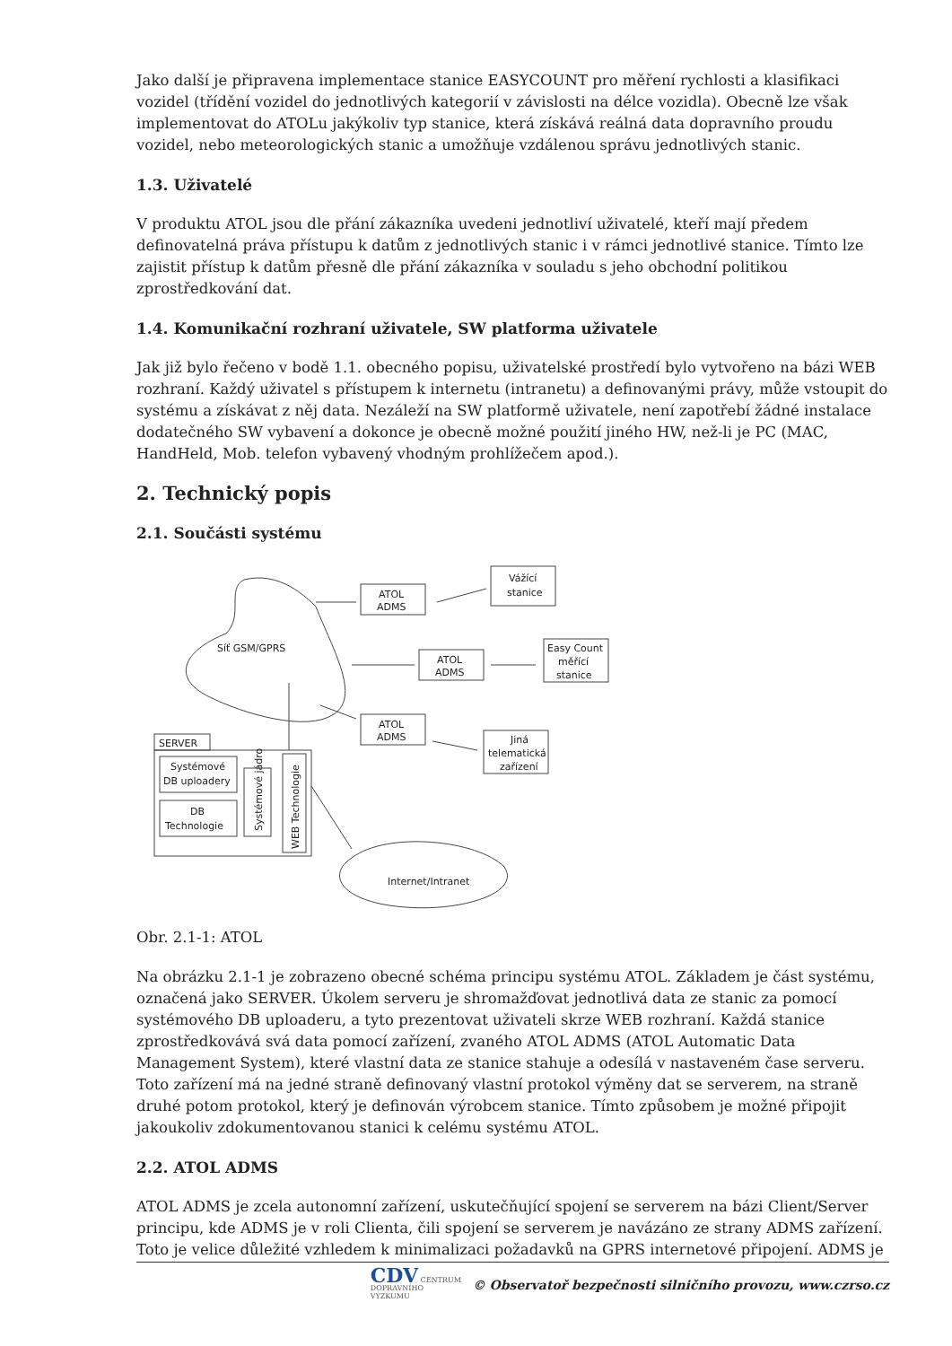Jako další je připravena implementace stanice EASYCOUNT pro měření rychlosti a klasifikaci vozidel (třídění vozidel do jednotlivých kategorií v závislosti na délce vozidla). Obecně lze však implementovat do ATOLu jakýkoliv typ stanice, která získává reálná data dopravního proudu vozidel, nebo meteorologických stanic a umožňuje vzdálenou správu jednotlivých stanic.
1.3. Uživatelé
V produktu ATOL jsou dle přání zákazníka uvedeni jednotliví uživatelé, kteří mají předem definovatelná práva přístupu k datům z jednotlivých stanic i v rámci jednotlivé stanice. Tímto lze zajistit přístup k datům přesně dle přání zákazníka v souladu s jeho obchodní politikou zprostředkování dat.
1.4. Komunikační rozhraní uživatele, SW platforma uživatele
Jak již bylo řečeno v bodě 1.1. obecného popisu, uživatelské prostředí bylo vytvořeno na bázi WEB rozhraní. Každý uživatel s přístupem k internetu (intranetu) a definovanými právy, může vstoupit do systému a získávat z něj data. Nezáleží na SW platformě uživatele, není zapotřebí žádné instalace dodatečného SW vybavení a dokonce je obecně možné použití jiného HW, než-li je PC (MAC, HandHeld, Mob. telefon vybavený vhodným prohlížečem apod.).
2. Technický popis
2.1. Součásti systému
Síť GSM/GPRS
ATOL
ADMS
Vážící
stanice
ATOL
ADMS
Easy Count
měřící
stanice
ATOL
ADMS
Jiná
telematická
zařízení
SERVER
Systémové
DB uploadery
DB
Technologie
Systémové jádro
WEB Technologie
Internet/Intranet
Obr. 2.1-1: ATOL
Na obrázku 2.1-1 je zobrazeno obecné schéma principu systému ATOL. Základem je část systému, označená jako SERVER. Úkolem serveru je shromažďovat jednotlivá data ze stanic za pomocí systémového DB uploaderu, a tyto prezentovat uživateli skrze WEB rozhraní. Každá stanice zprostředkovává svá data pomocí zařízení, zvaného ATOL ADMS (ATOL Automatic Data Management System), které vlastní data ze stanice stahuje a odesílá v nastaveném čase serveru. Toto zařízení má na jedné straně definovaný vlastní protokol výměny dat se serverem, na straně druhé potom protokol, který je definován výrobcem stanice. Tímto způsobem je možné připojit jakoukoliv zdokumentovanou stanici k celému systému ATOL.
2.2. ATOL ADMS
ATOL ADMS je zcela autonomní zařízení, uskutečňující spojení se serverem na bázi Client/Server principu, kde ADMS je v roli Clienta, čili spojení se serverem je navázáno ze strany ADMS zařízení. Toto je velice důležité vzhledem k minimalizaci požadavků na GPRS internetové připojení. ADMS je
CDV CENTRUM
DOPRAVNÍHO
VÝZKUMU © Observatoř bezpečnosti silničního provozu, www.czrso.cz